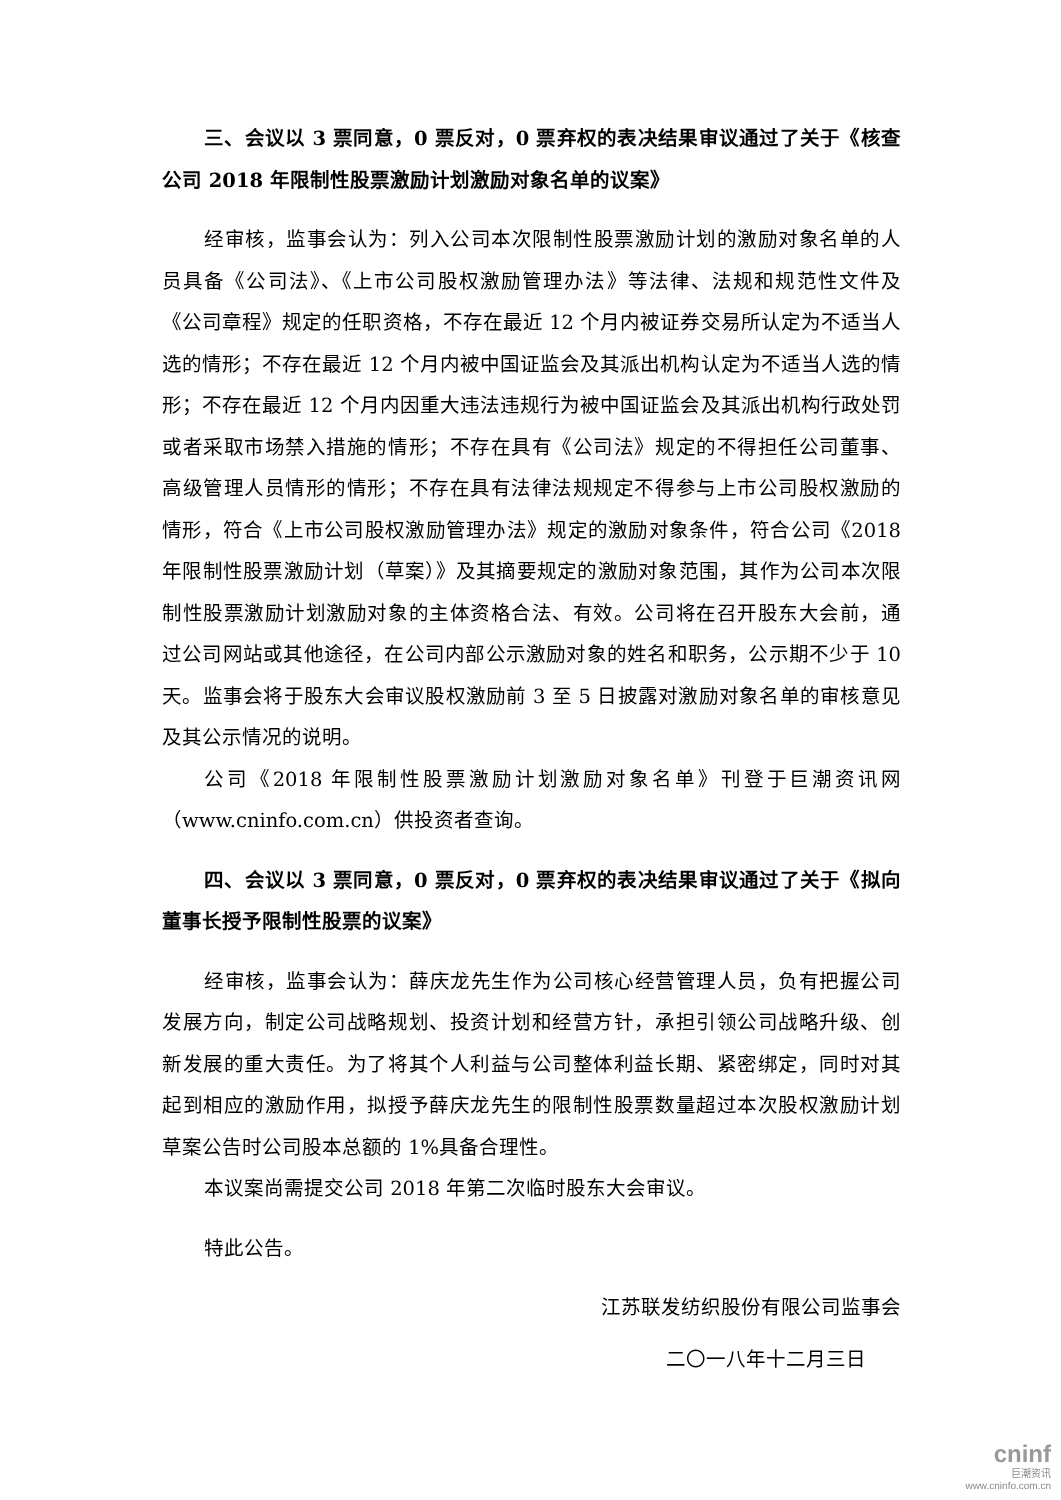三、会议以 3 票同意，0 票反对，0 票弃权的表决结果审议通过了关于《核查公司 2018 年限制性股票激励计划激励对象名单的议案》
经审核，监事会认为：列入公司本次限制性股票激励计划的激励对象名单的人员具备《公司法》、《上市公司股权激励管理办法》等法律、法规和规范性文件及《公司章程》规定的任职资格，不存在最近 12 个月内被证券交易所认定为不适当人选的情形；不存在最近 12 个月内被中国证监会及其派出机构认定为不适当人选的情形；不存在最近 12 个月内因重大违法违规行为被中国证监会及其派出机构行政处罚或者采取市场禁入措施的情形；不存在具有《公司法》规定的不得担任公司董事、高级管理人员情形的情形；不存在具有法律法规规定不得参与上市公司股权激励的情形，符合《上市公司股权激励管理办法》规定的激励对象条件，符合公司《2018 年限制性股票激励计划（草案）》及其摘要规定的激励对象范围，其作为公司本次限制性股票激励计划激励对象的主体资格合法、有效。公司将在召开股东大会前，通过公司网站或其他途径，在公司内部公示激励对象的姓名和职务，公示期不少于 10 天。监事会将于股东大会审议股权激励前 3 至 5 日披露对激励对象名单的审核意见及其公示情况的说明。
公司《2018 年限制性股票激励计划激励对象名单》刊登于巨潮资讯网（www.cninfo.com.cn）供投资者查询。
四、会议以 3 票同意，0 票反对，0 票弃权的表决结果审议通过了关于《拟向董事长授予限制性股票的议案》
经审核，监事会认为：薛庆龙先生作为公司核心经营管理人员，负有把握公司发展方向，制定公司战略规划、投资计划和经营方针，承担引领公司战略升级、创新发展的重大责任。为了将其个人利益与公司整体利益长期、紧密绑定，同时对其起到相应的激励作用，拟授予薛庆龙先生的限制性股票数量超过本次股权激励计划草案公告时公司股本总额的 1%具备合理性。
本议案尚需提交公司 2018 年第二次临时股东大会审议。
特此公告。
江苏联发纺织股份有限公司监事会
二〇一八年十二月三日
cninf
巨潮资讯
www.cninfo.com.cn